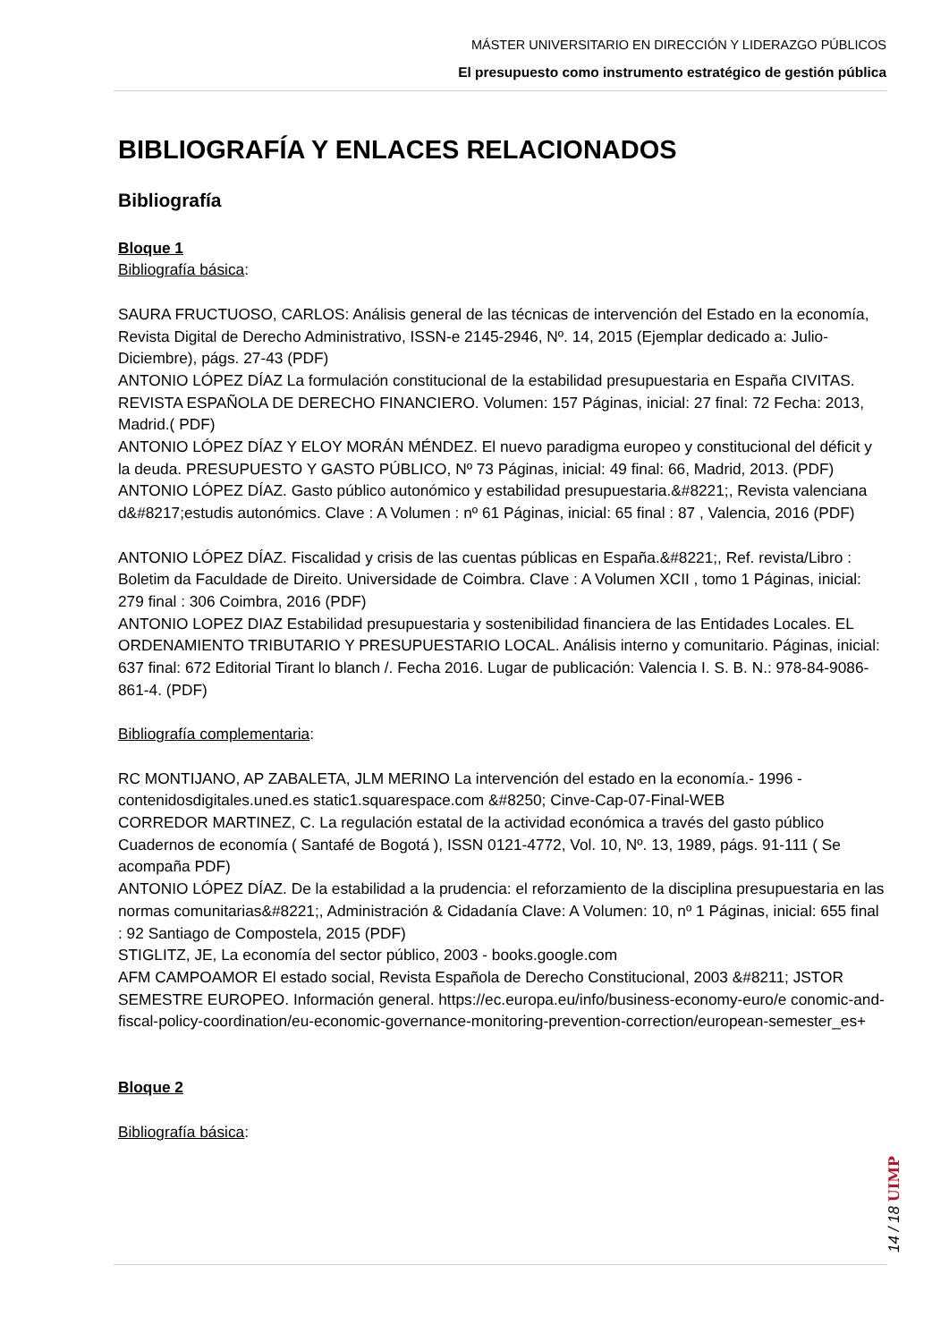MÁSTER UNIVERSITARIO EN DIRECCIÓN Y LIDERAZGO PÚBLICOS
El presupuesto como instrumento estratégico de gestión pública
BIBLIOGRAFÍA Y ENLACES RELACIONADOS
Bibliografía
Bloque 1
Bibliografía básica:
SAURA FRUCTUOSO, CARLOS: Análisis general de las técnicas de intervención del Estado en la economía, Revista Digital de Derecho Administrativo, ISSN-e 2145-2946, Nº. 14, 2015 (Ejemplar dedicado a: Julio-Diciembre), págs. 27-43 (PDF)
ANTONIO LÓPEZ DÍAZ La formulación constitucional de la estabilidad presupuestaria en España CIVITAS. REVISTA ESPAÑOLA DE DERECHO FINANCIERO. Volumen: 157 Páginas, inicial: 27 final: 72 Fecha: 2013, Madrid.( PDF)
ANTONIO LÓPEZ DÍAZ Y ELOY MORÁN MÉNDEZ. El nuevo paradigma europeo y constitucional del déficit y la deuda. PRESUPUESTO Y GASTO PÚBLICO, Nº 73 Páginas, inicial: 49 final: 66, Madrid, 2013. (PDF)
ANTONIO LÓPEZ DÍAZ. Gasto público autonómico y estabilidad presupuestaria.&#8221;, Revista valenciana d&#8217;estudis autonómics. Clave : A Volumen : nº 61 Páginas, inicial: 65 final : 87 , Valencia, 2016 (PDF)
ANTONIO LÓPEZ DÍAZ. Fiscalidad y crisis de las cuentas públicas en España.&#8221;, Ref. revista/Libro : Boletim da Faculdade de Direito. Universidade de Coimbra. Clave : A Volumen XCII , tomo 1 Páginas, inicial: 279 final : 306 Coimbra, 2016 (PDF)
ANTONIO LOPEZ DIAZ Estabilidad presupuestaria y sostenibilidad financiera de las Entidades Locales. EL ORDENAMIENTO TRIBUTARIO Y PRESUPUESTARIO LOCAL. Análisis interno y comunitario. Páginas, inicial: 637 final: 672 Editorial Tirant lo blanch /. Fecha 2016. Lugar de publicación: Valencia I. S. B. N.: 978-84-9086-861-4. (PDF)
Bibliografía complementaria:
RC MONTIJANO, AP ZABALETA, JLM MERINO La intervención del estado en la economía.- 1996 - contenidosdigitales.uned.es static1.squarespace.com &#8250; Cinve-Cap-07-Final-WEB
CORREDOR MARTINEZ, C. La regulación estatal de la actividad económica a través del gasto público Cuadernos de economía ( Santafé de Bogotá ), ISSN 0121-4772, Vol. 10, Nº. 13, 1989, págs. 91-111 ( Se acompaña PDF)
ANTONIO LÓPEZ DÍAZ. De la estabilidad a la prudencia: el reforzamiento de la disciplina presupuestaria en las normas comunitarias&#8221;, Administración & Cidadanía Clave: A Volumen: 10, nº 1 Páginas, inicial: 655 final : 92 Santiago de Compostela, 2015 (PDF)
STIGLITZ, JE, La economía del sector público, 2003 - books.google.com
AFM CAMPOAMOR El estado social, Revista Española de Derecho Constitucional, 2003 &#8211; JSTOR
SEMESTRE EUROPEO. Información general. https://ec.europa.eu/info/business-economy-euro/e conomic-and-fiscal-policy-coordination/eu-economic-governance-monitoring-prevention-correction/european-semester_es+
Bloque 2
Bibliografía básica:
14 / 18 UIMP